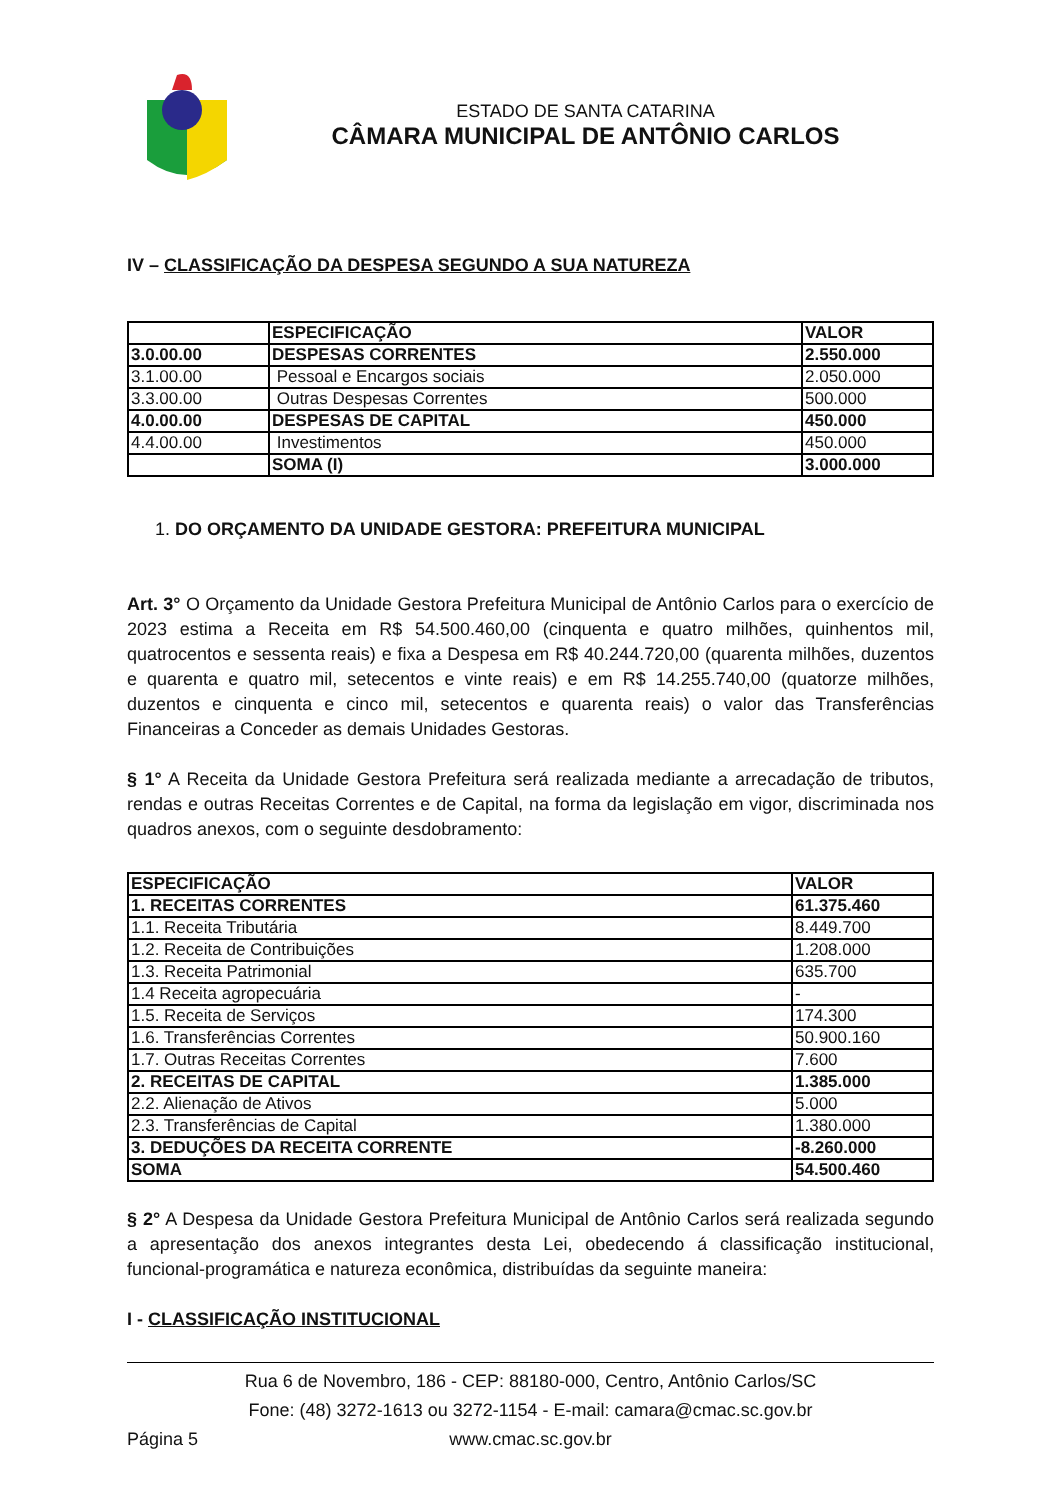ESTADO DE SANTA CATARINA
CÂMARA MUNICIPAL DE ANTÔNIO CARLOS
IV – CLASSIFICAÇÃO DA DESPESA SEGUNDO A SUA NATUREZA
| | ESPECIFICAÇÃO | VALOR |
| --- | --- | --- |
| 3.0.00.00 | DESPESAS CORRENTES | 2.550.000 |
| 3.1.00.00 | Pessoal e Encargos sociais | 2.050.000 |
| 3.3.00.00 | Outras Despesas Correntes | 500.000 |
| 4.0.00.00 | DESPESAS DE CAPITAL | 450.000 |
| 4.4.00.00 | Investimentos | 450.000 |
| | SOMA (I) | 3.000.000 |
1. DO ORÇAMENTO DA UNIDADE GESTORA: PREFEITURA MUNICIPAL
Art. 3° O Orçamento da Unidade Gestora Prefeitura Municipal de Antônio Carlos para o exercício de 2023 estima a Receita em R$ 54.500.460,00 (cinquenta e quatro milhões, quinhentos mil, quatrocentos e sessenta reais) e fixa a Despesa em R$ 40.244.720,00 (quarenta milhões, duzentos e quarenta e quatro mil, setecentos e vinte reais) e em R$ 14.255.740,00 (quatorze milhões, duzentos e cinquenta e cinco mil, setecentos e quarenta reais) o valor das Transferências Financeiras a Conceder as demais Unidades Gestoras.
§ 1° A Receita da Unidade Gestora Prefeitura será realizada mediante a arrecadação de tributos, rendas e outras Receitas Correntes e de Capital, na forma da legislação em vigor, discriminada nos quadros anexos, com o seguinte desdobramento:
| ESPECIFICAÇÃO | VALOR |
| --- | --- |
| 1. RECEITAS CORRENTES | 61.375.460 |
| 1.1. Receita Tributária | 8.449.700 |
| 1.2. Receita de Contribuições | 1.208.000 |
| 1.3. Receita Patrimonial | 635.700 |
| 1.4 Receita agropecuária | - |
| 1.5. Receita de Serviços | 174.300 |
| 1.6. Transferências Correntes | 50.900.160 |
| 1.7. Outras Receitas Correntes | 7.600 |
| 2. RECEITAS DE CAPITAL | 1.385.000 |
| 2.2. Alienação de Ativos | 5.000 |
| 2.3. Transferências de Capital | 1.380.000 |
| 3. DEDUÇÕES DA RECEITA CORRENTE | -8.260.000 |
| SOMA | 54.500.460 |
§ 2° A Despesa da Unidade Gestora Prefeitura Municipal de Antônio Carlos será realizada segundo a apresentação dos anexos integrantes desta Lei, obedecendo á classificação institucional, funcional-programática e natureza econômica, distribuídas da seguinte maneira:
I - CLASSIFICAÇÃO INSTITUCIONAL
Rua 6 de Novembro, 186 - CEP: 88180-000, Centro, Antônio Carlos/SC
Fone: (48) 3272-1613 ou 3272-1154 - E-mail: camara@cmac.sc.gov.br
Página 5 www.cmac.sc.gov.br